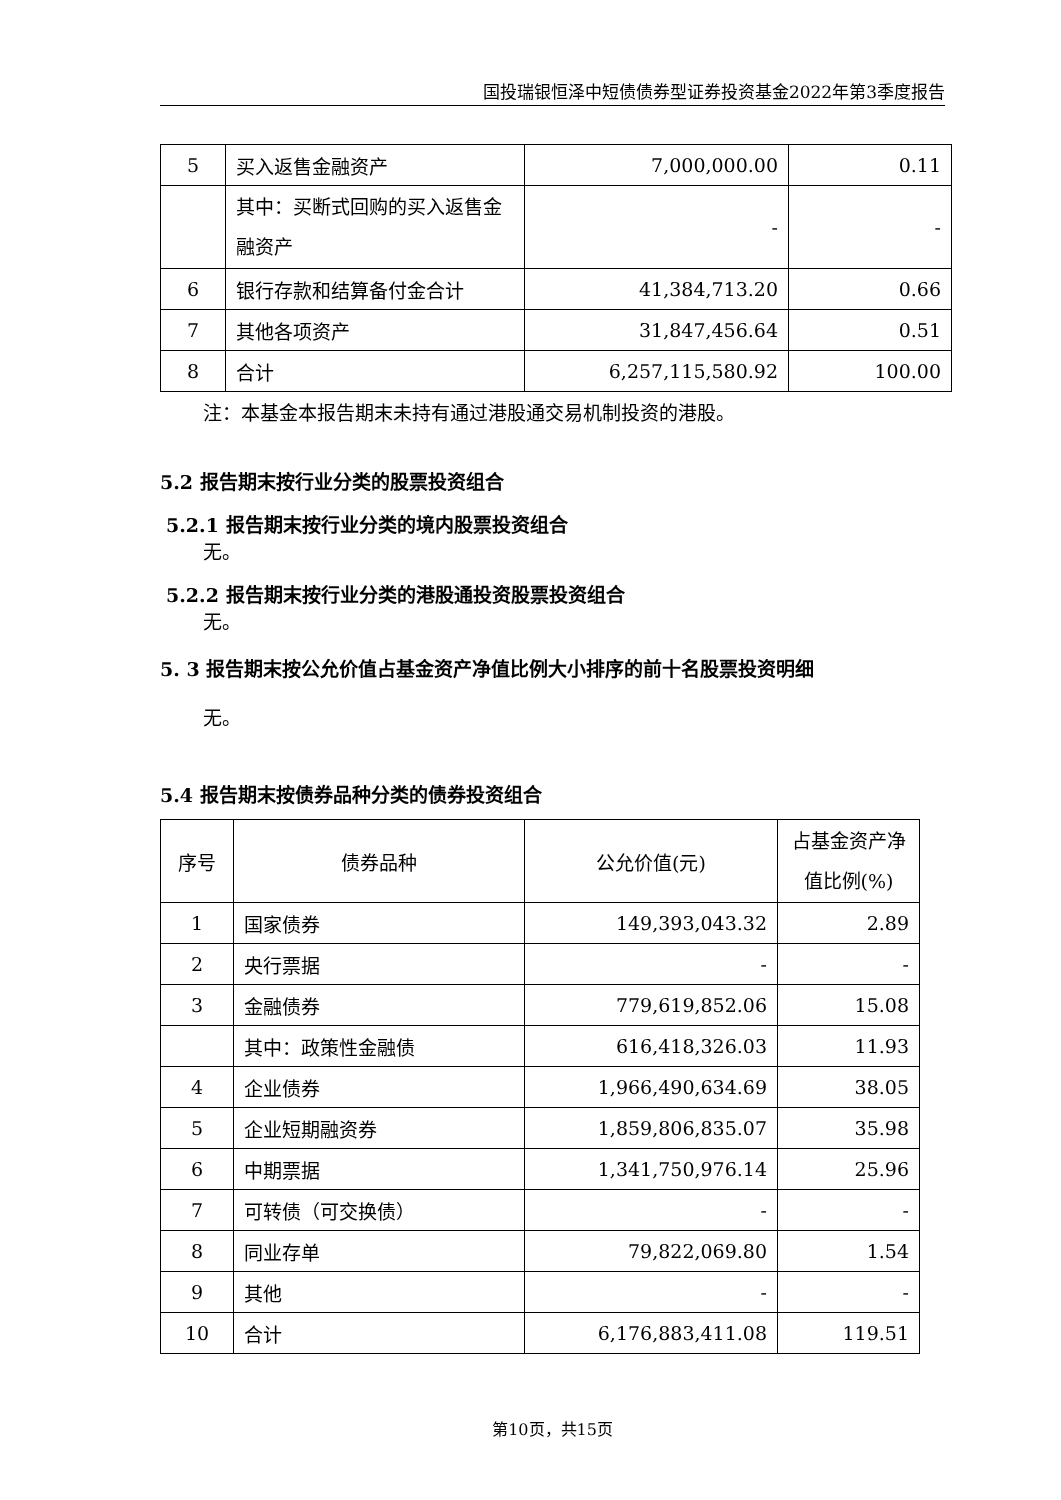国投瑞银恒泽中短债债券型证券投资基金2022年第3季度报告
| 5 | 买入返售金融资产 | 7,000,000.00 | 0.11 |
| | 其中：买断式回购的买入返售金融资产 | - | - |
| 6 | 银行存款和结算备付金合计 | 41,384,713.20 | 0.66 |
| 7 | 其他各项资产 | 31,847,456.64 | 0.51 |
| 8 | 合计 | 6,257,115,580.92 | 100.00 |
注：本基金本报告期末未持有通过港股通交易机制投资的港股。
5.2 报告期末按行业分类的股票投资组合
5.2.1 报告期末按行业分类的境内股票投资组合
无。
5.2.2 报告期末按行业分类的港股通投资股票投资组合
无。
5. 3 报告期末按公允价值占基金资产净值比例大小排序的前十名股票投资明细
无。
5.4 报告期末按债券品种分类的债券投资组合
| 序号 | 债券品种 | 公允价值(元) | 占基金资产净值比例(%) |
| 1 | 国家债券 | 149,393,043.32 | 2.89 |
| 2 | 央行票据 | - | - |
| 3 | 金融债券 | 779,619,852.06 | 15.08 |
| | 其中：政策性金融债 | 616,418,326.03 | 11.93 |
| 4 | 企业债券 | 1,966,490,634.69 | 38.05 |
| 5 | 企业短期融资券 | 1,859,806,835.07 | 35.98 |
| 6 | 中期票据 | 1,341,750,976.14 | 25.96 |
| 7 | 可转债（可交换债） | - | - |
| 8 | 同业存单 | 79,822,069.80 | 1.54 |
| 9 | 其他 | - | - |
| 10 | 合计 | 6,176,883,411.08 | 119.51 |
第10页，共15页